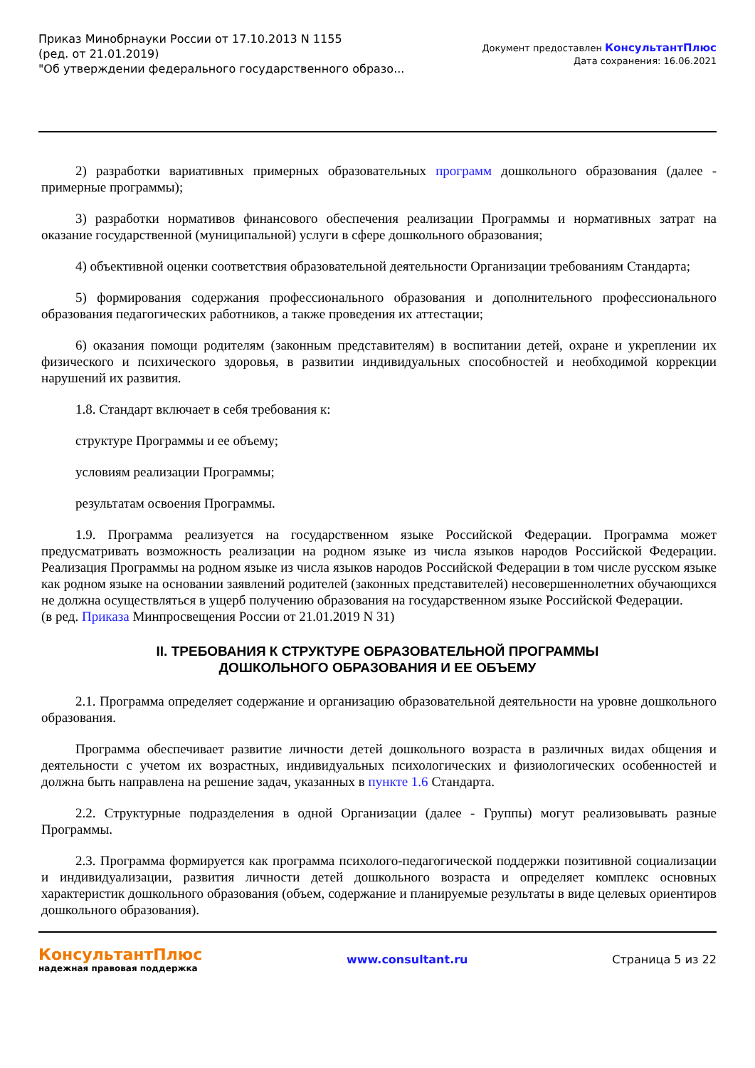Приказ Минобрнауки России от 17.10.2013 N 1155
(ред. от 21.01.2019)
"Об утверждении федерального государственного образо...
Документ предоставлен КонсультантПлюс
Дата сохранения: 16.06.2021
2) разработки вариативных примерных образовательных программ дошкольного образования (далее - примерные программы);
3) разработки нормативов финансового обеспечения реализации Программы и нормативных затрат на оказание государственной (муниципальной) услуги в сфере дошкольного образования;
4) объективной оценки соответствия образовательной деятельности Организации требованиям Стандарта;
5) формирования содержания профессионального образования и дополнительного профессионального образования педагогических работников, а также проведения их аттестации;
6) оказания помощи родителям (законным представителям) в воспитании детей, охране и укреплении их физического и психического здоровья, в развитии индивидуальных способностей и необходимой коррекции нарушений их развития.
1.8. Стандарт включает в себя требования к:
структуре Программы и ее объему;
условиям реализации Программы;
результатам освоения Программы.
1.9. Программа реализуется на государственном языке Российской Федерации. Программа может предусматривать возможность реализации на родном языке из числа языков народов Российской Федерации. Реализация Программы на родном языке из числа языков народов Российской Федерации в том числе русском языке как родном языке на основании заявлений родителей (законных представителей) несовершеннолетних обучающихся не должна осуществляться в ущерб получению образования на государственном языке Российской Федерации.
(в ред. Приказа Минпросвещения России от 21.01.2019 N 31)
II. ТРЕБОВАНИЯ К СТРУКТУРЕ ОБРАЗОВАТЕЛЬНОЙ ПРОГРАММЫ
ДОШКОЛЬНОГО ОБРАЗОВАНИЯ И ЕЕ ОБЪЕМУ
2.1. Программа определяет содержание и организацию образовательной деятельности на уровне дошкольного образования.
Программа обеспечивает развитие личности детей дошкольного возраста в различных видах общения и деятельности с учетом их возрастных, индивидуальных психологических и физиологических особенностей и должна быть направлена на решение задач, указанных в пункте 1.6 Стандарта.
2.2. Структурные подразделения в одной Организации (далее - Группы) могут реализовывать разные Программы.
2.3. Программа формируется как программа психолого-педагогической поддержки позитивной социализации и индивидуализации, развития личности детей дошкольного возраста и определяет комплекс основных характеристик дошкольного образования (объем, содержание и планируемые результаты в виде целевых ориентиров дошкольного образования).
КонсультантПлюс
надежная правовая поддержка
www.consultant.ru Страница 5 из 22